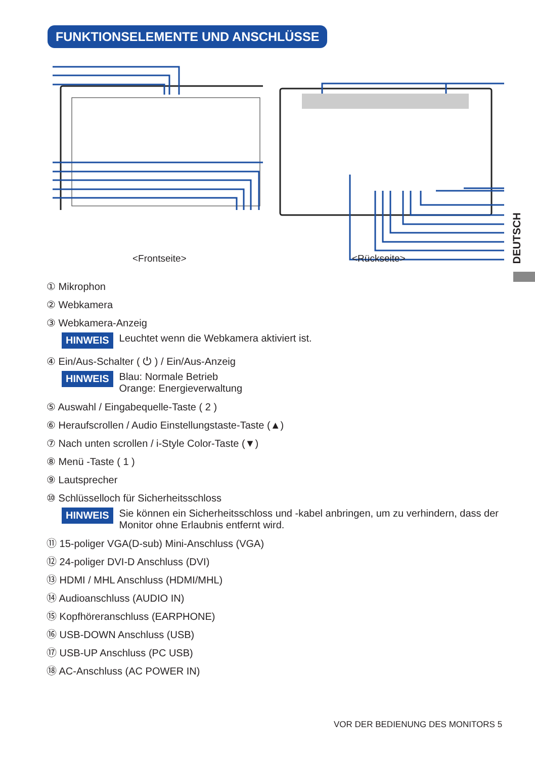FUNKTIONSELEMENTE UND ANSCHLÜSSE
DEUTSCH
<Frontseite> <Rückseite>
① Mikrophon
② Webkamera
③ Webkamera-Anzeig
HINWEIS Leuchtet wenn die Webkamera aktiviert ist.
④ Ein/Aus-Schalter ( ⏻ ) / Ein/Aus-Anzeig
HINWEIS Blau: Normale Betrieb
Orange: Energieverwaltung
⑤ Auswahl / Eingabequelle-Taste ( 2 )
⑥ Heraufscrollen / Audio Einstellungstaste-Taste (▲)
⑦ Nach unten scrollen / i-Style Color-Taste (▼)
⑧ Menü -Taste ( 1 )
⑨ Lautsprecher
⑩ Schlüsselloch für Sicherheitsschloss
HINWEIS Sie können ein Sicherheitsschloss und -kabel anbringen, um zu verhindern, dass der Monitor ohne Erlaubnis entfernt wird.
⑪ 15-poliger VGA(D-sub) Mini-Anschluss (VGA)
⑫ 24-poliger DVI-D Anschluss (DVI)
⑬ HDMI / MHL Anschluss (HDMI/MHL)
⑭ Audioanschluss (AUDIO IN)
⑮ Kopfhöreranschluss (EARPHONE)
⑯ USB-DOWN Anschluss (USB)
⑰ USB-UP Anschluss (PC USB)
⑱ AC-Anschluss (AC POWER IN)
VOR DER BEDIENUNG DES MONITORS 5